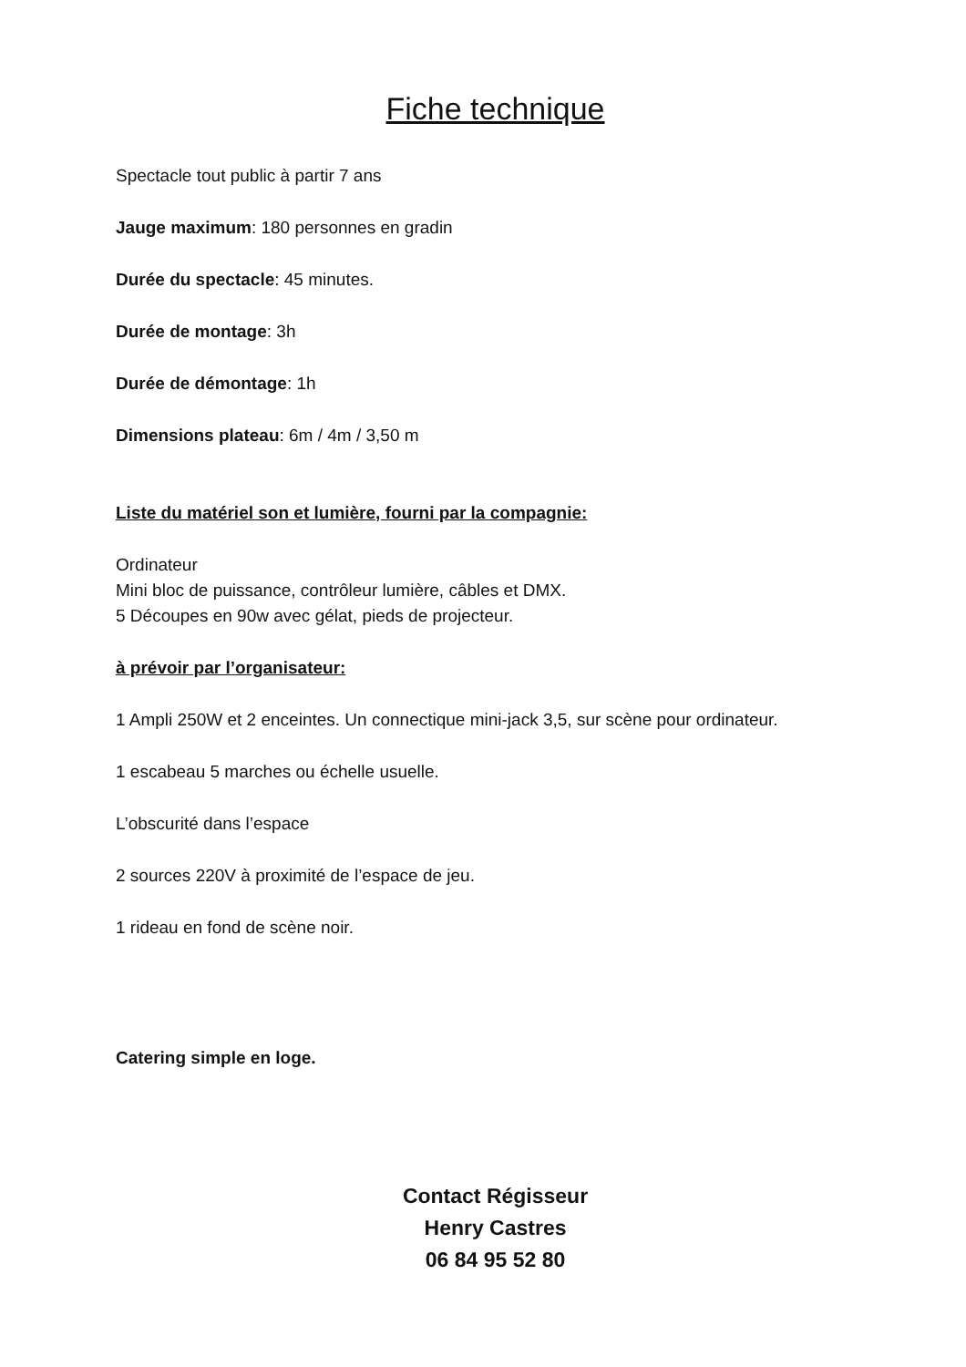Fiche technique
Spectacle tout public à partir 7 ans
Jauge maximum: 180 personnes en gradin
Durée du spectacle: 45 minutes.
Durée de montage: 3h
Durée de démontage: 1h
Dimensions plateau: 6m / 4m / 3,50 m
Liste du matériel son et lumière, fourni par la compagnie:
Ordinateur
Mini bloc de puissance, contrôleur lumière, câbles et DMX.
5 Découpes en 90w avec gélat, pieds de projecteur.
à prévoir par l’organisateur:
1 Ampli 250W et 2 enceintes. Un connectique mini-jack 3,5, sur scène pour ordinateur.
1 escabeau 5 marches ou échelle usuelle.
L’obscurité dans l’espace
2 sources 220V à proximité de l’espace de jeu.
1 rideau en fond de scène noir.
Catering simple en loge.
Contact Régisseur
Henry Castres
06 84 95 52 80